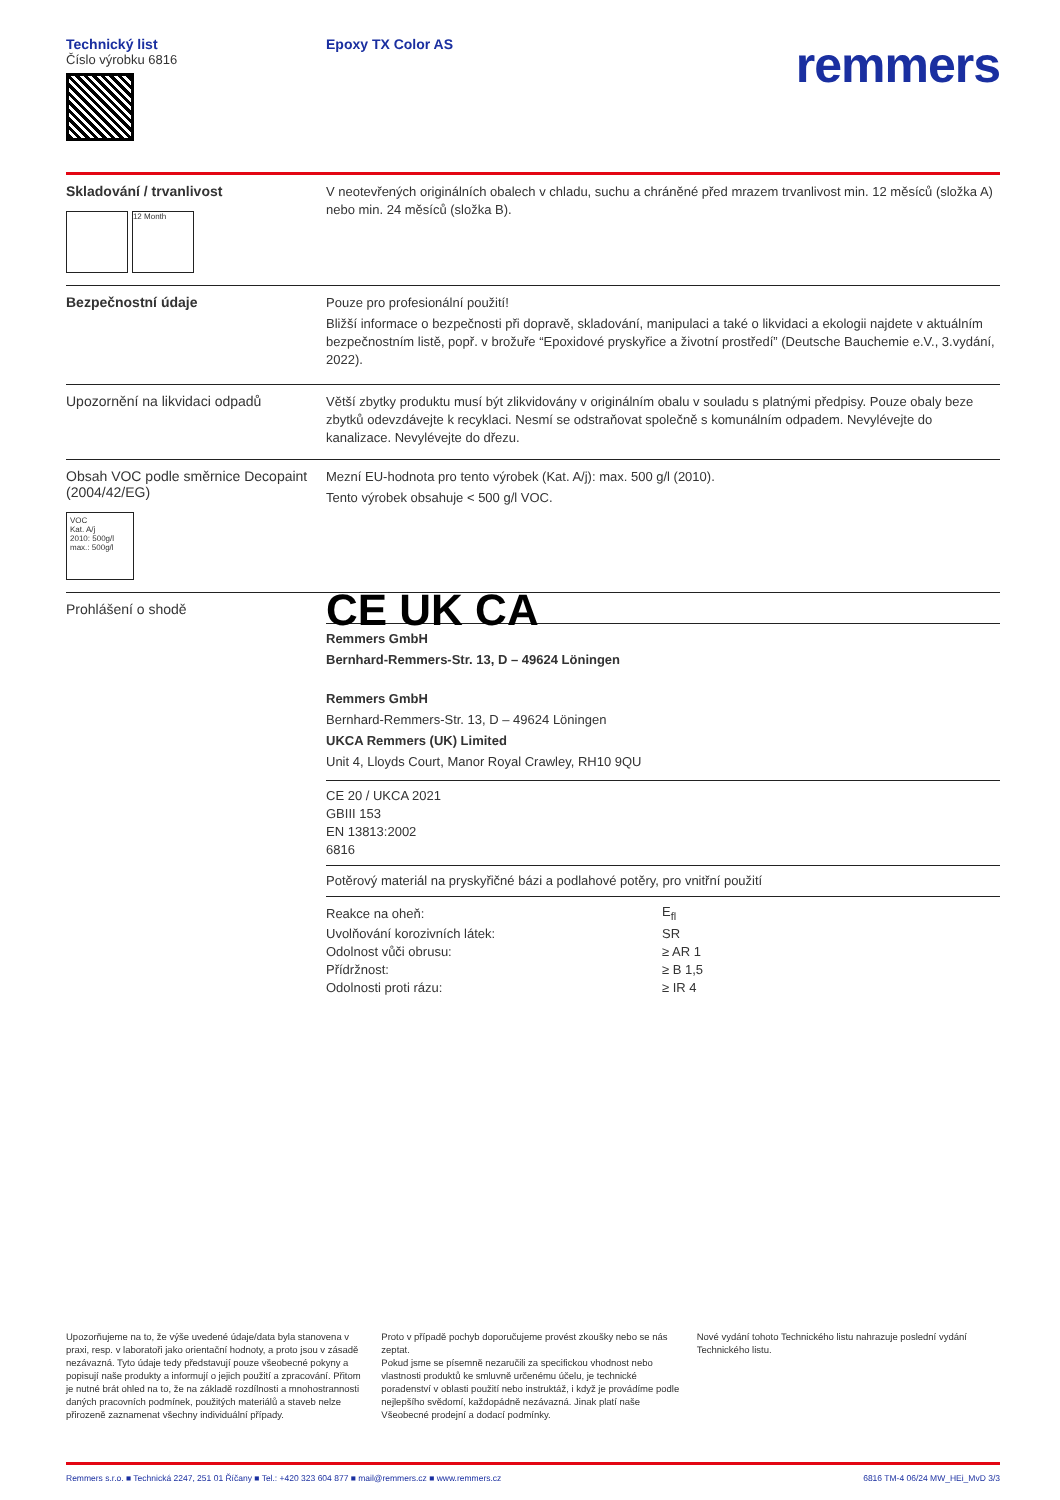Technický list
Číslo výrobku 6816
Epoxy TX Color AS
remmers
Skladování / trvanlivost
12 Month
V neotevřených originálních obalech v chladu, suchu a chráněné před mrazem trvanlivost min. 12 měsíců (složka A) nebo min. 24 měsíců (složka B).
Bezpečnostní údaje
Pouze pro profesionální použití!
Bližší informace o bezpečnosti při dopravě, skladování, manipulaci a také o likvidaci a ekologii najdete v aktuálním bezpečnostním listě, popř. v brožuře “Epoxidové pryskyřice a životní prostředí” (Deutsche Bauchemie e.V., 3.vydání, 2022).
Upozornění na likvidaci odpadů
Větší zbytky produktu musí být zlikvidovány v originálním obalu v souladu s platnými předpisy. Pouze obaly beze zbytků odevzdávejte k recyklaci. Nesmí se odstraňovat společně s komunálním odpadem. Nevylévejte do kanalizace. Nevylévejte do dřezu.
Obsah VOC podle směrnice Decopaint (2004/42/EG)
VOC
Kat. A/j
2010: 500g/l
max.: 500g/l
Mezní EU-hodnota pro tento výrobek (Kat. A/j): max. 500 g/l (2010).
Tento výrobek obsahuje < 500 g/l VOC.
Prohlášení o shodě
CE UK CA
Remmers GmbH
Bernhard-Remmers-Str. 13, D – 49624 Löningen
Remmers GmbH
Bernhard-Remmers-Str. 13, D – 49624 Löningen
UKCA Remmers (UK) Limited
Unit 4, Lloyds Court, Manor Royal Crawley, RH10 9QU
CE 20 / UKCA 2021
GBIII 153
EN 13813:2002
6816
Potěrový materiál na pryskyřičné bázi a podlahové potěry, pro vnitřní použití
| Reakce na oheň: | E<sub>fl</sub> |
| Uvolňování korozivních látek: | SR |
| Odolnost vůči obrusu: | ≥ AR 1 |
| Přídržnost: | ≥ B 1,5 |
| Odolnosti proti rázu: | ≥ IR 4 |
Upozorňujeme na to, že výše uvedené údaje/data byla stanovena v praxi, resp. v laboratoři jako orientační hodnoty, a proto jsou v zásadě nezávazná. Tyto údaje tedy představují pouze všeobecné pokyny a popisují naše produkty a informují o jejich použití a zpracování. Přitom je nutné brát ohled na to, že na základě rozdílnosti a mnohostrannosti daných pracovních podmínek, použitých materiálů a staveb nelze přirozeně zaznamenat všechny individuální případy.
Proto v případě pochyb doporučujeme provést zkoušky nebo se nás zeptat.
Pokud jsme se písemně nezaručili za specifickou vhodnost nebo vlastnosti produktů ke smluvně určenému účelu, je technické poradenství v oblasti použití nebo instruktáž, i když je provádíme podle nejlepšího svědomí, každopádně nezávazná. Jinak platí naše Všeobecné prodejní a dodací podmínky.
Nové vydání tohoto Technického listu nahrazuje poslední vydání Technického listu.
Remmers s.r.o. ■ Technická 2247, 251 01 Říčany ■ Tel.: +420 323 604 877 ■ mail@remmers.cz ■ www.remmers.cz 6816 TM-4 06/24 MW_HEi_MvD 3/3